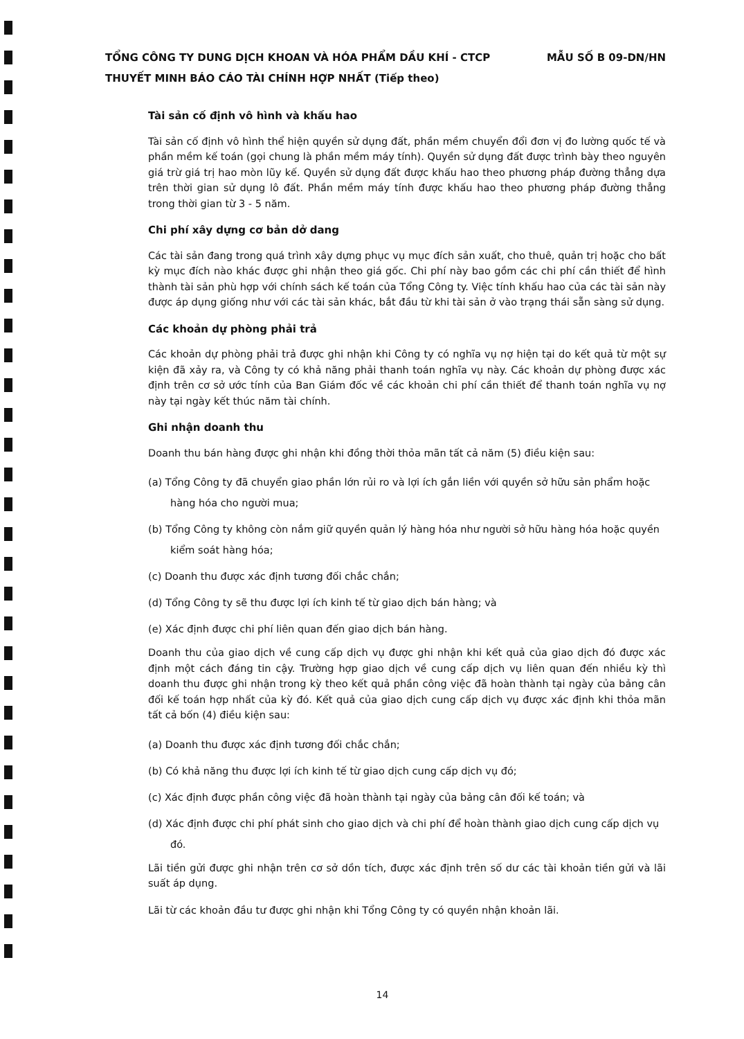MẪU SỐ B 09-DN/HN TỔNG CÔNG TY DUNG DỊCH KHOAN VÀ HÓA PHẨM DẦU KHÍ - CTCP
THUYẾT MINH BÁO CÁO TÀI CHÍNH HỢP NHẤT (Tiếp theo)
Tài sản cố định vô hình và khấu hao
Tài sản cố định vô hình thể hiện quyền sử dụng đất, phần mềm chuyển đổi đơn vị đo lường quốc tế và phần mềm kế toán (gọi chung là phần mềm máy tính). Quyền sử dụng đất được trình bày theo nguyên giá trừ giá trị hao mòn lũy kế. Quyền sử dụng đất được khấu hao theo phương pháp đường thẳng dựa trên thời gian sử dụng lô đất. Phần mềm máy tính được khấu hao theo phương pháp đường thẳng trong thời gian từ 3 - 5 năm.
Chi phí xây dựng cơ bản dở dang
Các tài sản đang trong quá trình xây dựng phục vụ mục đích sản xuất, cho thuê, quản trị hoặc cho bất kỳ mục đích nào khác được ghi nhận theo giá gốc. Chi phí này bao gồm các chi phí cần thiết để hình thành tài sản phù hợp với chính sách kế toán của Tổng Công ty. Việc tính khấu hao của các tài sản này được áp dụng giống như với các tài sản khác, bắt đầu từ khi tài sản ở vào trạng thái sẵn sàng sử dụng.
Các khoản dự phòng phải trả
Các khoản dự phòng phải trả được ghi nhận khi Công ty có nghĩa vụ nợ hiện tại do kết quả từ một sự kiện đã xảy ra, và Công ty có khả năng phải thanh toán nghĩa vụ này. Các khoản dự phòng được xác định trên cơ sở ước tính của Ban Giám đốc về các khoản chi phí cần thiết để thanh toán nghĩa vụ nợ này tại ngày kết thúc năm tài chính.
Ghi nhận doanh thu
Doanh thu bán hàng được ghi nhận khi đồng thời thỏa mãn tất cả năm (5) điều kiện sau:
(a) Tổng Công ty đã chuyển giao phần lớn rủi ro và lợi ích gắn liền với quyền sở hữu sản phẩm hoặc hàng hóa cho người mua;
(b) Tổng Công ty không còn nắm giữ quyền quản lý hàng hóa như người sở hữu hàng hóa hoặc quyền kiểm soát hàng hóa;
(c) Doanh thu được xác định tương đối chắc chắn;
(d) Tổng Công ty sẽ thu được lợi ích kinh tế từ giao dịch bán hàng; và
(e) Xác định được chi phí liên quan đến giao dịch bán hàng.
Doanh thu của giao dịch về cung cấp dịch vụ được ghi nhận khi kết quả của giao dịch đó được xác định một cách đáng tin cậy. Trường hợp giao dịch về cung cấp dịch vụ liên quan đến nhiều kỳ thì doanh thu được ghi nhận trong kỳ theo kết quả phần công việc đã hoàn thành tại ngày của bảng cân đối kế toán hợp nhất của kỳ đó. Kết quả của giao dịch cung cấp dịch vụ được xác định khi thỏa mãn tất cả bốn (4) điều kiện sau:
(a) Doanh thu được xác định tương đối chắc chắn;
(b) Có khả năng thu được lợi ích kinh tế từ giao dịch cung cấp dịch vụ đó;
(c) Xác định được phần công việc đã hoàn thành tại ngày của bảng cân đối kế toán; và
(d) Xác định được chi phí phát sinh cho giao dịch và chi phí để hoàn thành giao dịch cung cấp dịch vụ đó.
Lãi tiền gửi được ghi nhận trên cơ sở dồn tích, được xác định trên số dư các tài khoản tiền gửi và lãi suất áp dụng.
Lãi từ các khoản đầu tư được ghi nhận khi Tổng Công ty có quyền nhận khoản lãi.
14